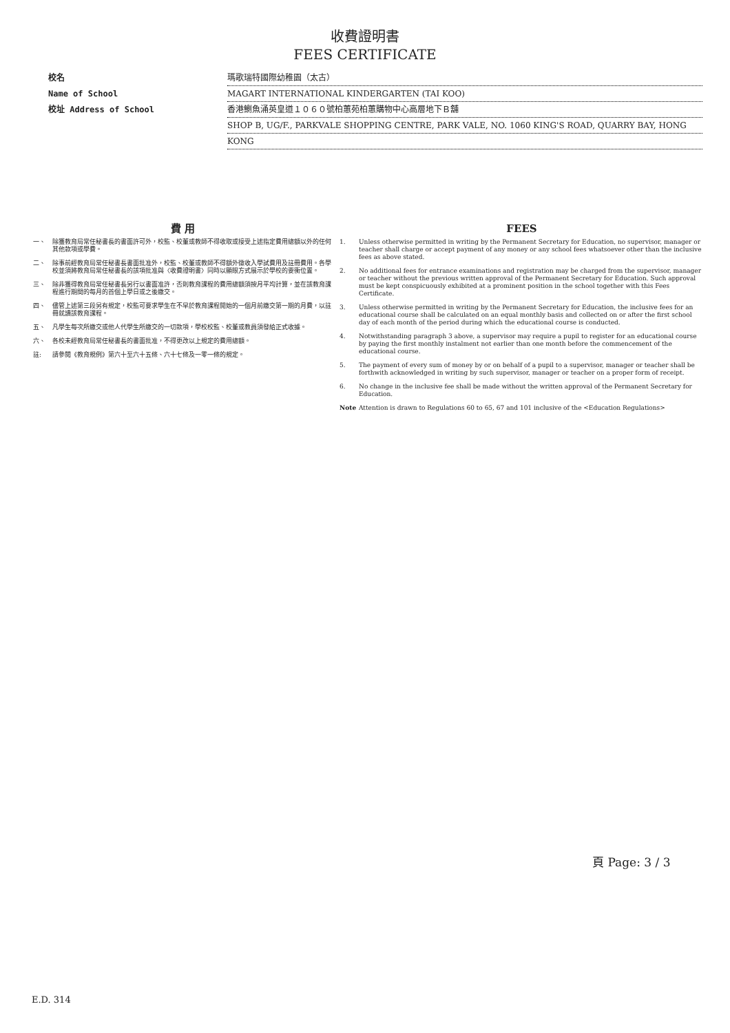收費證明書
FEES CERTIFICATE
校名 瑪歌瑞特國際幼稚園（太古）
Name of School MAGART INTERNATIONAL KINDERGARTEN (TAI KOO)
校址 Address of School 香港鰂魚涌英皇道１０６０號柏蕙苑柏蕙購物中心高層地下Ｂ舖
SHOP B, UG/F., PARKVALE SHOPPING CENTRE, PARK VALE, NO. 1060 KING'S ROAD, QUARRY BAY, HONG
KONG
費 用
一、 除獲教育局常任秘書長的書面許可外，校監、校董或教師不得收取或接受上述指定費用總額以外的任何其他款項或學費。
二、 除事前經教育局常任秘書長書面批准外，校監、校董或教師不得額外徵收入學試費用及註冊費用。各學校並須將教育局常任秘書長的該項批准與〈收費證明書〉同時以顯眼方式展示於學校的要衝位置。
三、 除非獲得教育局常任秘書長另行以書面准許，否則教育課程的費用總額須按月平均計算，並在該教育課程進行期間的每月的首個上學日或之後繳交。
四、 儘管上述第三段另有規定，校監可要求學生在不早於教育課程開始的一個月前繳交第一期的月費，以註冊就讀該教育課程。
五、 凡學生每次所繳交或他人代學生所繳交的一切款項，學校校監、校董或教員須發給正式收據。
六、 各校未經教育局常任秘書長的書面批准，不得更改以上規定的費用總額。
註: 請參閱《教育規例》第六十至六十五條、六十七條及一零一條的規定。
FEES
1. Unless otherwise permitted in writing by the Permanent Secretary for Education, no supervisor, manager or teacher shall charge or accept payment of any money or any school fees whatsoever other than the inclusive fees as above stated.
2. No additional fees for entrance examinations and registration may be charged from the supervisor, manager or teacher without the previous written approval of the Permanent Secretary for Education. Such approval must be kept conspicuously exhibited at a prominent position in the school together with this Fees Certificate.
3. Unless otherwise permitted in writing by the Permanent Secretary for Education, the inclusive fees for an educational course shall be calculated on an equal monthly basis and collected on or after the first school day of each month of the period during which the educational course is conducted.
4. Notwithstanding paragraph 3 above, a supervisor may require a pupil to register for an educational course by paying the first monthly instalment not earlier than one month before the commencement of the educational course.
5. The payment of every sum of money by or on behalf of a pupil to a supervisor, manager or teacher shall be forthwith acknowledged in writing by such supervisor, manager or teacher on a proper form of receipt.
6. No change in the inclusive fee shall be made without the written approval of the Permanent Secretary for Education.
Note Attention is drawn to Regulations 60 to 65, 67 and 101 inclusive of the <Education Regulations>
頁 Page: 3 / 3
E.D. 314